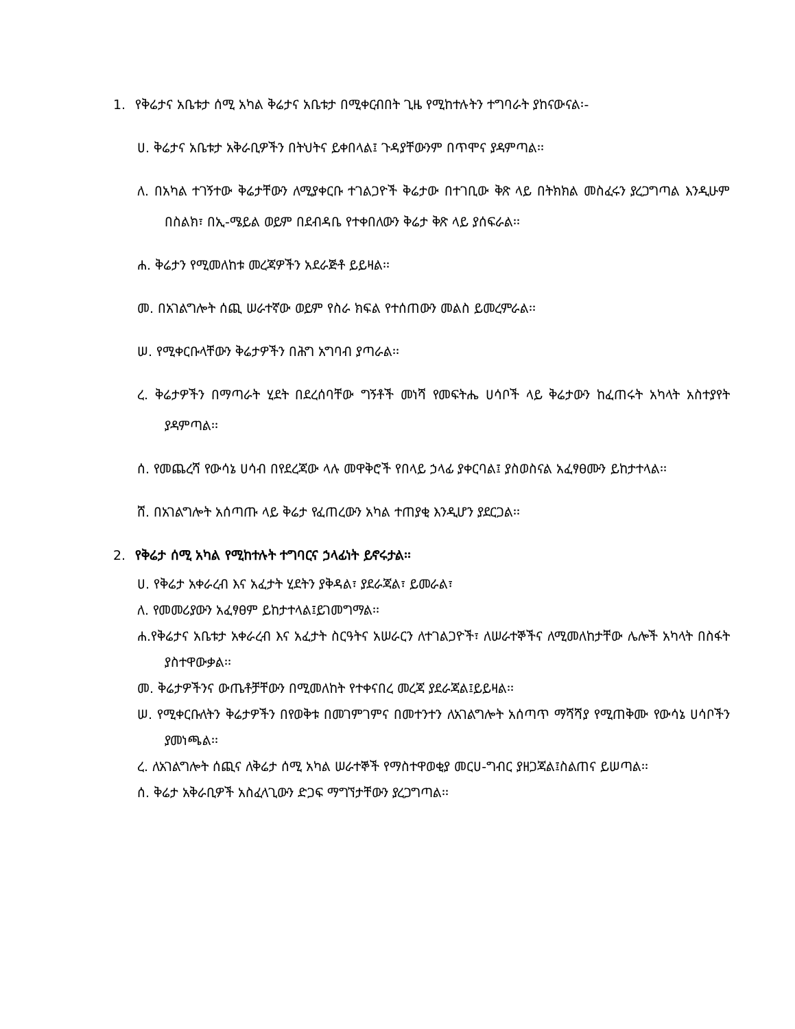1. የቅሬታና አቤቱታ ሰሚ አካል ቅሬታና አቤቱታ በሚቀርብበት ጊዜ የሚከተሉትን ተግባራት ያከናውናል፡-
ሀ. ቅሬታና አቤቱታ አቅራቢዎችን በትህትና ይቀበላል፤ ጉዳያቸውንም በጥሞና ያዳምጣል፡፡
ለ. በአካል ተገኝተው ቅሬታቸውን ለሚያቀርቡ ተገልጋዮች ቅሬታው በተገቢው ቅጽ ላይ በትክክል መስፈሩን ያረጋግጣል እንዲሁም በስልክ፣ በኢ-ሜይል ወይም በደብዳቤ የተቀበለውን ቅሬታ ቅጽ ላይ ያሰፍራል፡፡
ሐ. ቅሬታን የሚመለከቱ መረጃዎችን አደራጅቶ ይይዛል፡፡
መ. በአገልግሎት ሰጪ ሠራተኛው ወይም የስራ ክፍል የተሰጠውን መልስ ይመረምራል፡፡
ሠ. የሚቀርቡላቸውን ቅሬታዎችን በሕግ አግባብ ያጣራል፡፡
ረ. ቅሬታዎችን በማጣራት ሂደት በደረሰባቸው ግኝቶች መነሻ የመፍትሔ ሀሳቦች ላይ ቅሬታውን ከፈጠሩት አካላት አስተያየት ያዳምጣል፡፡
ሰ. የመጨረሻ የውሳኔ ሀሳብ በየደረጃው ላሉ መዋቅሮች የበላይ ኃላፊ ያቀርባል፤ ያስወስናል አፈፃፀሙን ይከታተላል፡፡
ሸ. በአገልግሎት አሰጣጡ ላይ ቅሬታ የፈጠረውን አካል ተጠያቂ እንዲሆን ያደርጋል፡፡
2. የቅሬታ ሰሚ አካል የሚከተሉት ተግባርና ኃላፊነት ይኖሩታል፡፡
ሀ. የቅሬታ አቀራረብ እና አፈታት ሂደትን ያቅዳል፣ ያደራጃል፣ ይመራል፣
ለ. የመመሪያውን አፈፃፀም ይከታተላል፤ይገመግማል፡፡
ሐ.የቅሬታና አቤቱታ አቀራረብ እና አፈታት ስርዓትና አሠራርን ለተገልጋዮች፣ ለሠራተኞችና ለሚመለከታቸው ሌሎች አካላት በስፋት ያስተዋውቃል፡፡
መ. ቅሬታዎችንና ውጤቶቻቸውን በሚመለከት የተቀናበረ መረጃ ያደራጃል፤ይይዛል፡፡
ሠ. የሚቀርቡለትን ቅሬታዎችን በየወቅቱ በመገምገምና በመተንተን ለአገልግሎት አሰጣጥ ማሻሻያ የሚጠቅሙ የውሳኔ ሀሳቦችን ያመነጫል፡፡
ረ. ለአገልግሎት ሰጪና ለቅሬታ ሰሚ አካል ሠራተኞች የማስተዋወቂያ መርሀ-ግብር ያዘጋጃል፤ስልጠና ይሠጣል፡፡
ሰ. ቅሬታ አቅራቢዎች አስፈላጊውን ድጋፍ ማግኘታቸውን ያረጋግጣል፡፡